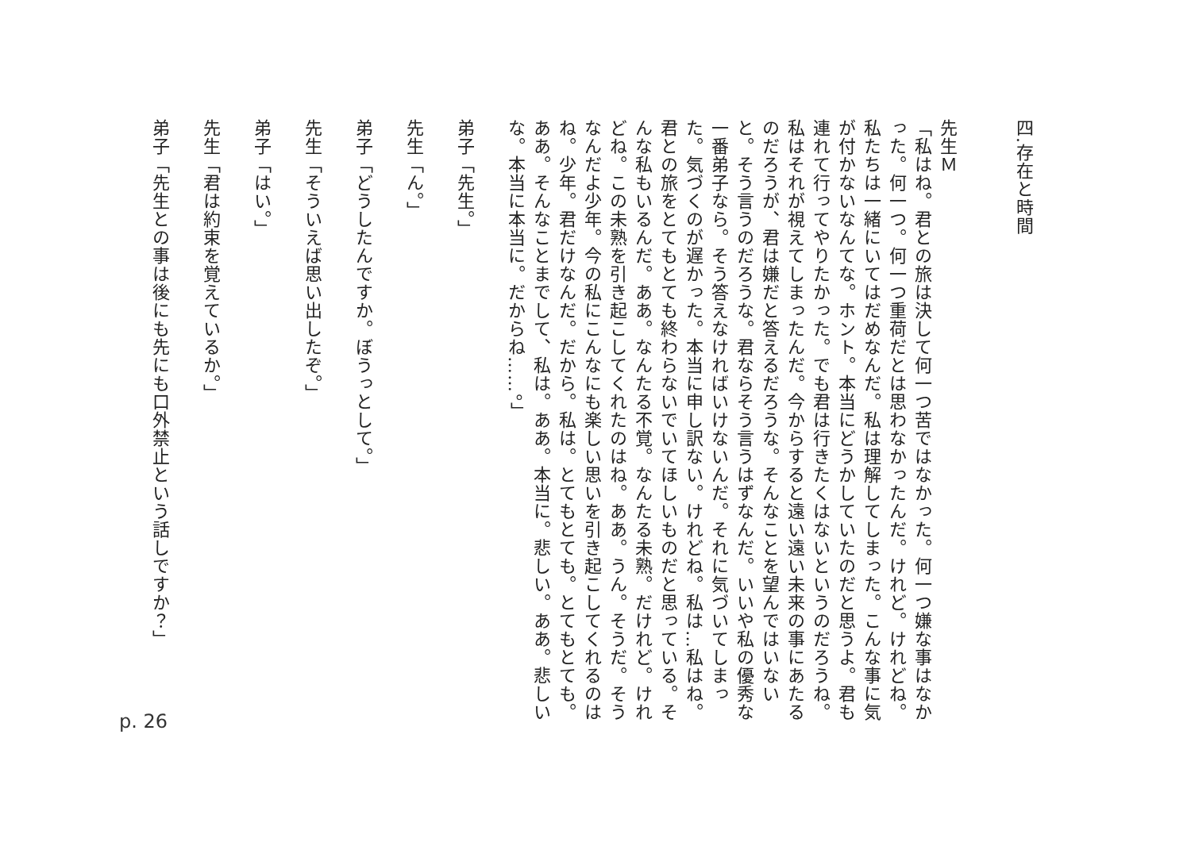四.存在と時間
先生Ｍ
「私はね。君との旅は決して何一つ苦ではなかった。何一つ嫌な事はなかった。何一つ。何一つ重荷だとは思わなかったんだ。けれど。けれどね。私たちは一緒にいてはだめなんだ。私は理解してしまった。こんな事に気が付かないなんてな。ホント。本当にどうかしていたのだと思うよ。君も連れて行ってやりたかった。でも君は行きたくはないというのだろうね。私はそれが視えてしまったんだ。今からすると遠い遠い未来の事にあたるのだろうが、君は嫌だと答えるだろうな。そんなことを望んではいないと。そう言うのだろうな。君ならそう言うはずなんだ。いいや私の優秀な一番弟子なら。そう答えなければいけないんだ。それに気づいてしまった。気づくのが遅かった。本当に申し訳ない。けれどね。私は…私はね。君との旅をとてもとても終わらないでいてほしいものだと思っている。そんな私もいるんだ。ああ。なんたる不覚。なんたる未熟。だけれど。けれどね。この未熟を引き起こしてくれたのはね。ああ。うん。そうだ。そうなんだよ少年。今の私にこんなにも楽しい思いを引き起こしてくれるのはね。少年。君だけなんだ。だから。私は。とてもとても。とてもとても。ああ。そんなことまでして、私は。ああ。本当に。悲しい。ああ。悲しいな。本当に本当に。だからね……。」
弟子「先生。」
先生「ん。」
弟子「どうしたんですか。ぼうっとして。」
先生「そういえば思い出したぞ。」
弟子「はい。」
先生「君は約束を覚えているか。」
弟子「先生との事は後にも先にも口外禁止という話しですか？」
p. 26